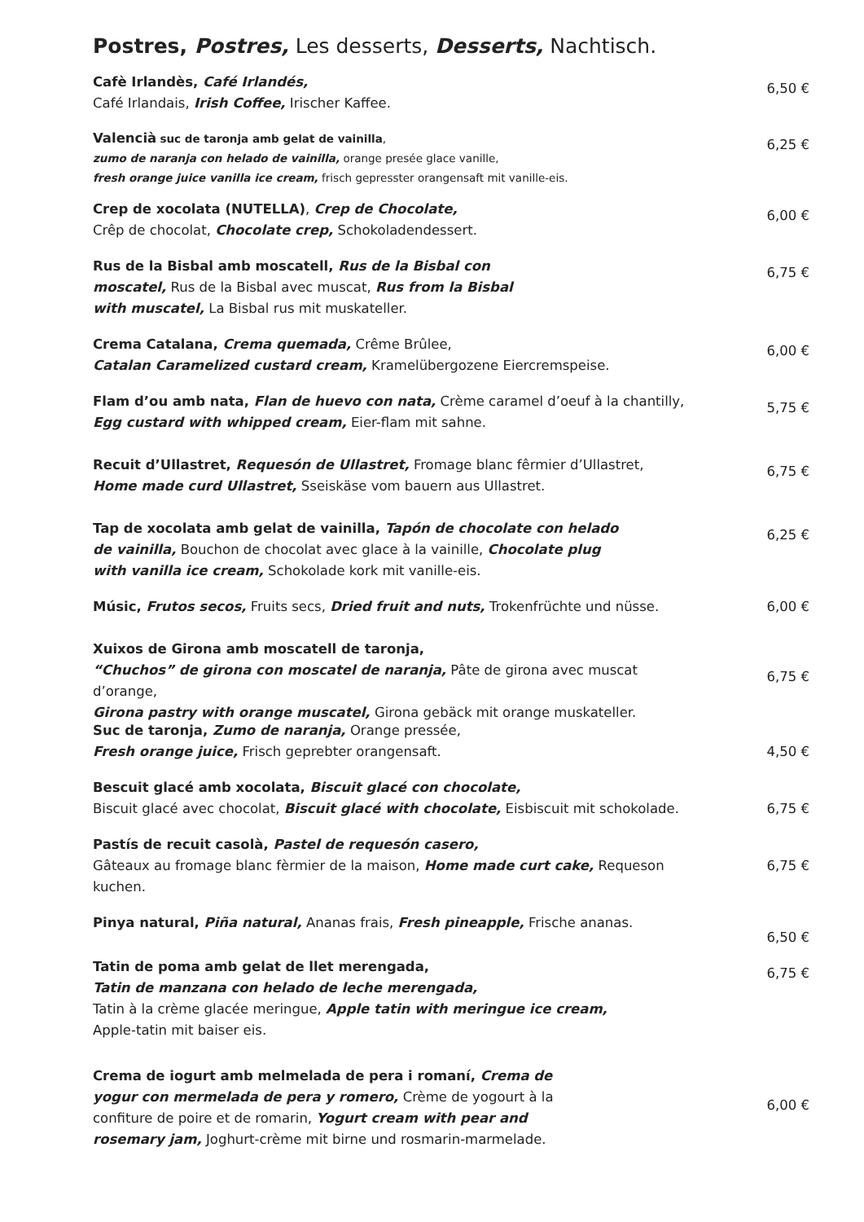Postres, Postres, Les desserts, Desserts, Nachtisch.
Cafè Irlandès, Café Irlandés,
Café Irlandais, Irish Coffee, Irischer Kaffee.
6,50 €
Valencià suc de taronja amb gelat de vainilla,
zumo de naranja con helado de vainilla, orange presée glace vanille,
fresh orange juice vanilla ice cream, frisch gepresster orangensaft mit vanille-eis.
6,25 €
Crep de xocolata (NUTELLA), Crep de Chocolate,
Crêp de chocolat, Chocolate crep, Schokoladendessert.
6,00 €
Rus de la Bisbal amb moscatell, Rus de la Bisbal con moscatel, Rus de la Bisbal avec muscat, Rus from la Bisbal with muscatel, La Bisbal rus mit muskateller.
6,75 €
Crema Catalana, Crema quemada, Crême Brûlee,
Catalan Caramelized custard cream, Kramelübergozene Eiercremspeise.
6,00 €
Flam d’ou amb nata, Flan de huevo con nata, Crème caramel d’oeuf à la chantilly,
Egg custard with whipped cream, Eier-flam mit sahne.
5,75 €
Recuit d’Ullastret, Requesón de Ullastret, Fromage blanc fêrmier d’Ullastret,
Home made curd Ullastret, Sseiskäse vom bauern aus Ullastret.
6,75 €
Tap de xocolata amb gelat de vainilla, Tapón de chocolate con helado de vainilla, Bouchon de chocolat avec glace à la vainille, Chocolate plug with vanilla ice cream, Schokolade kork mit vanille-eis.
6,25 €
Músic, Frutos secos, Fruits secs, Dried fruit and nuts, Trokenfrüchte und nüsse.
6,00 €
Xuixos de Girona amb moscatell de taronja,
“Chuchos” de girona con moscatel de naranja, Pâte de girona avec muscat d’orange,
Girona pastry with orange muscatel, Girona gebäck mit orange muskateller.
6,75 €
Suc de taronja, Zumo de naranja, Orange pressée,
Fresh orange juice, Frisch geprebter orangensaft.
4,50 €
Bescuit glacé amb xocolata, Biscuit glacé con chocolate,
Biscuit glacé avec chocolat, Biscuit glacé with chocolate, Eisbiscuit mit schokolade.
6,75 €
Pastís de recuit casolà, Pastel de requesón casero,
Gâteaux au fromage blanc fèrmier de la maison, Home made curt cake, Requeson kuchen.
6,75 €
Pinya natural, Piña natural, Ananas frais, Fresh pineapple, Frische ananas.
6,50 €
Tatin de poma amb gelat de llet merengada,
Tatin de manzana con helado de leche merengada,
Tatin à la crème glacée meringue, Apple tatin with meringue ice cream,
Apple-tatin mit baiser eis.
6,75 €
Crema de iogurt amb melmelada de pera i romaní, Crema de yogur con mermelada de pera y romero, Crème de yogourt à la confiture de poire et de romarin, Yogurt cream with pear and rosemary jam, Joghurt-crème mit birne und rosmarin-marmelade.
6,00 €